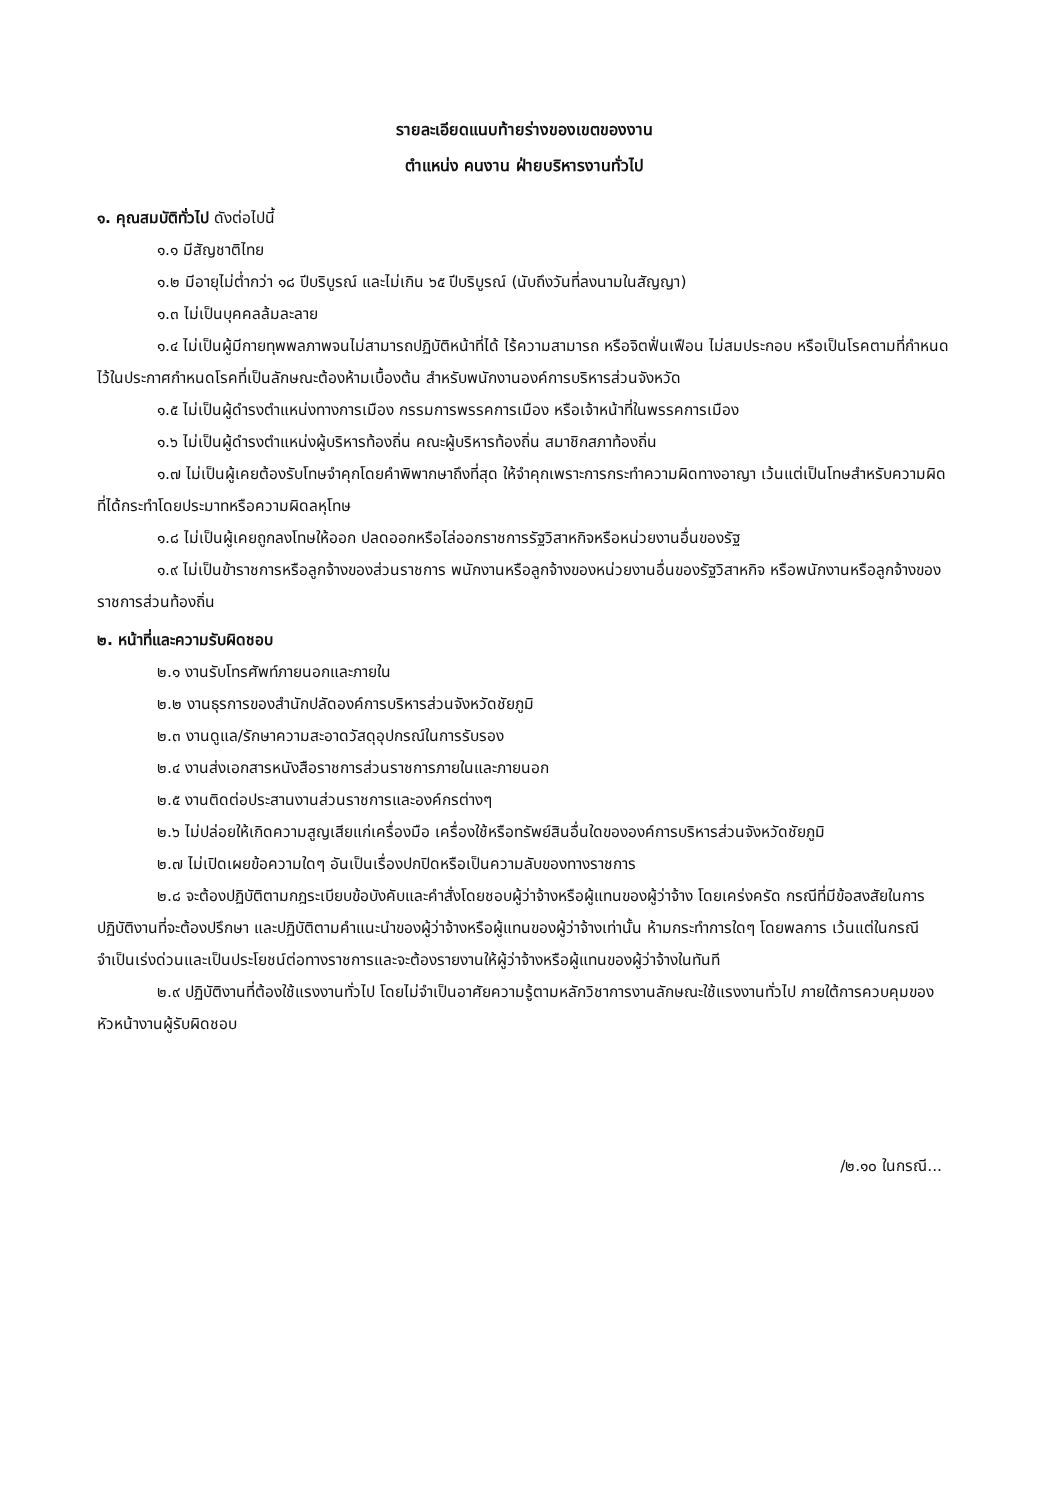รายละเอียดแนบท้ายร่างของเขตของงาน
ตำแหน่ง คนงาน ฝ่ายบริหารงานทั่วไป
๑. คุณสมบัติทั่วไป ดังต่อไปนี้
๑.๑ มีสัญชาติไทย
๑.๒ มีอายุไม่ต่ำกว่า ๑๘ ปีบริบูรณ์ และไม่เกิน ๖๕ ปีบริบูรณ์ (นับถึงวันที่ลงนามในสัญญา)
๑.๓ ไม่เป็นบุคคลล้มละลาย
๑.๔ ไม่เป็นผู้มีกายทุพพลภาพจนไม่สามารถปฏิบัติหน้าที่ได้ ไร้ความสามารถ หรือจิตฟั่นเฟือน ไม่สมประกอบ หรือเป็นโรคตามที่กำหนดไว้ในประกาศกำหนดโรคที่เป็นลักษณะต้องห้ามเบื้องต้น สำหรับพนักงานองค์การบริหารส่วนจังหวัด
๑.๕ ไม่เป็นผู้ดำรงตำแหน่งทางการเมือง กรรมการพรรคการเมือง หรือเจ้าหน้าที่ในพรรคการเมือง
๑.๖ ไม่เป็นผู้ดำรงตำแหน่งผู้บริหารท้องถิ่น คณะผู้บริหารท้องถิ่น สมาชิกสภาท้องถิ่น
๑.๗ ไม่เป็นผู้เคยต้องรับโทษจำคุกโดยคำพิพากษาถึงที่สุด ให้จำคุกเพราะการกระทำความผิดทางอาญา เว้นแต่เป็นโทษสำหรับความผิดที่ได้กระทำโดยประมาทหรือความผิดลหุโทษ
๑.๘ ไม่เป็นผู้เคยถูกลงโทษให้ออก ปลดออกหรือไล่ออกราชการรัฐวิสาหกิจหรือหน่วยงานอื่นของรัฐ
๑.๙ ไม่เป็นข้าราชการหรือลูกจ้างของส่วนราชการ พนักงานหรือลูกจ้างของหน่วยงานอื่นของรัฐวิสาหกิจ หรือพนักงานหรือลูกจ้างของราชการส่วนท้องถิ่น
๒. หน้าที่และความรับผิดชอบ
๒.๑ งานรับโทรศัพท์ภายนอกและภายใน
๒.๒ งานธุรการของสำนักปลัดองค์การบริหารส่วนจังหวัดชัยภูมิ
๒.๓ งานดูแล/รักษาความสะอาดวัสดุอุปกรณ์ในการรับรอง
๒.๔ งานส่งเอกสารหนังสือราชการส่วนราชการภายในและภายนอก
๒.๕ งานติดต่อประสานงานส่วนราชการและองค์กรต่างๆ
๒.๖ ไม่ปล่อยให้เกิดความสูญเสียแก่เครื่องมือ เครื่องใช้หรือทรัพย์สินอื่นใดขององค์การบริหารส่วนจังหวัดชัยภูมิ
๒.๗ ไม่เปิดเผยข้อความใดๆ อันเป็นเรื่องปกปิดหรือเป็นความลับของทางราชการ
๒.๘ จะต้องปฏิบัติตามกฎระเบียบข้อบังคับและคำสั่งโดยชอบผู้ว่าจ้างหรือผู้แทนของผู้ว่าจ้าง โดยเคร่งครัด กรณีที่มีข้อสงสัยในการปฏิบัติงานที่จะต้องปรึกษา และปฏิบัติตามคำแนะนำของผู้ว่าจ้างหรือผู้แทนของผู้ว่าจ้างเท่านั้น ห้ามกระทำการใดๆ โดยพลการ เว้นแต่ในกรณีจำเป็นเร่งด่วนและเป็นประโยชน์ต่อทางราชการและจะต้องรายงานให้ผู้ว่าจ้างหรือผู้แทนของผู้ว่าจ้างในทันที
๒.๙ ปฏิบัติงานที่ต้องใช้แรงงานทั่วไป โดยไม่จำเป็นอาศัยความรู้ตามหลักวิชาการงานลักษณะใช้แรงงานทั่วไป ภายใต้การควบคุมของหัวหน้างานผู้รับผิดชอบ
/๒.๑๐ ในกรณี...